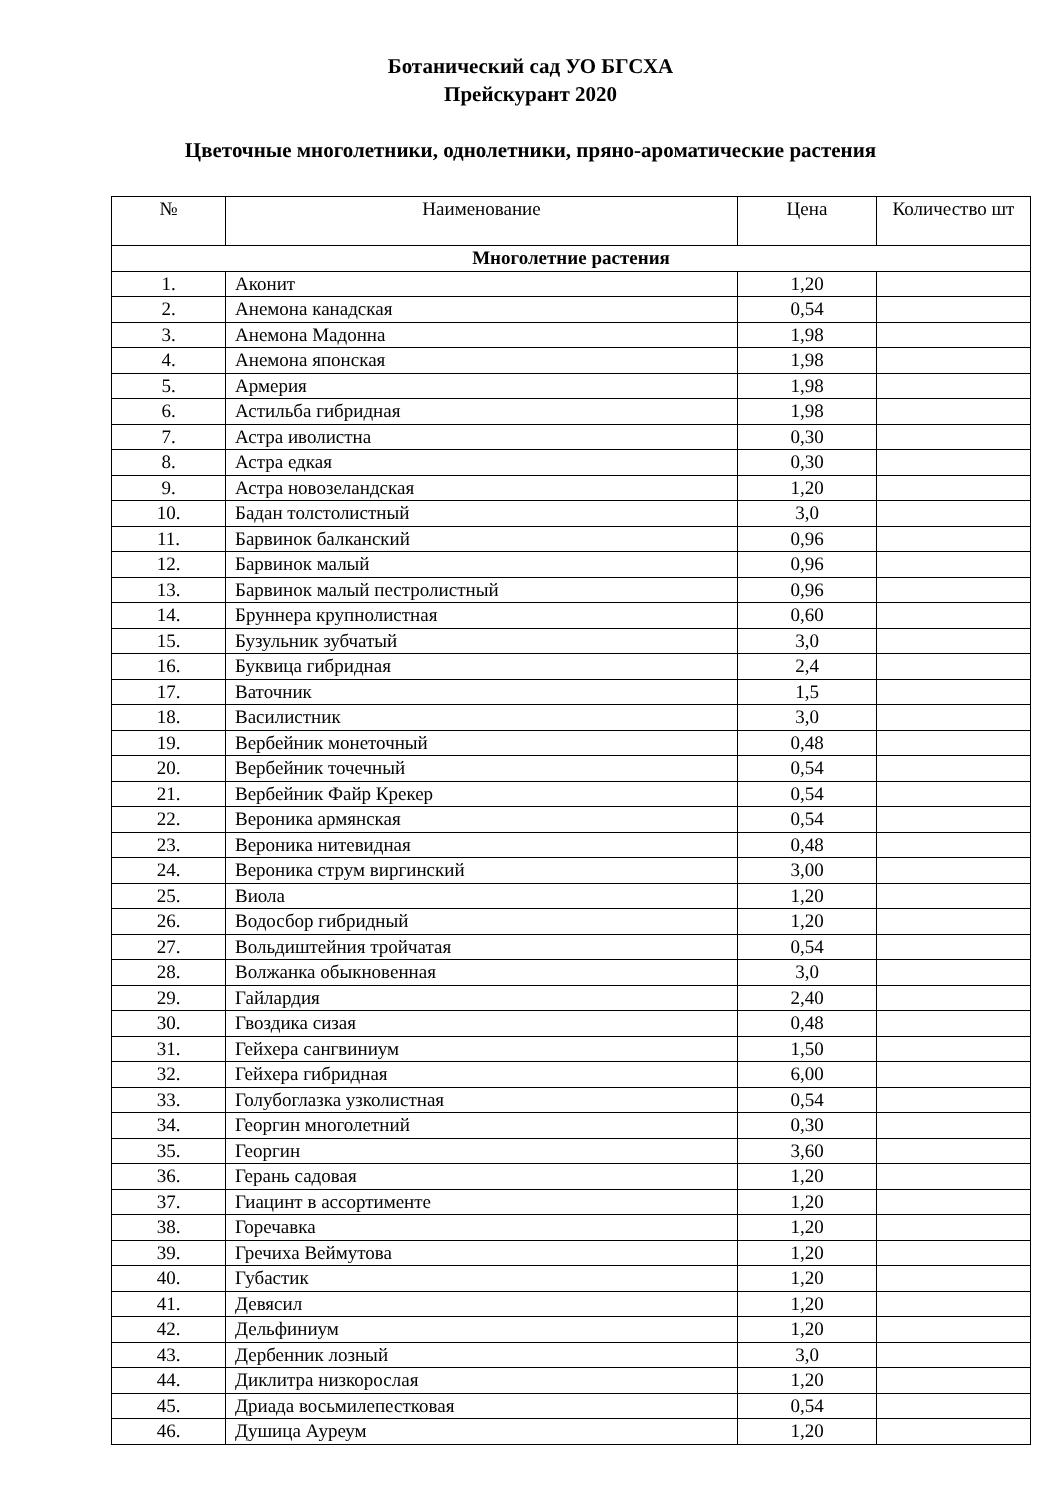Ботанический сад УО БГСХА
Прейскурант 2020
Цветочные многолетники, однолетники, пряно-ароматические растения
| № | Наименование | Цена | Количество шт |
| --- | --- | --- | --- |
| Многолетние растения | | | |
| 1. | Аконит | 1,20 | |
| 2. | Анемона канадская | 0,54 | |
| 3. | Анемона Мадонна | 1,98 | |
| 4. | Анемона японская | 1,98 | |
| 5. | Армерия | 1,98 | |
| 6. | Астильба гибридная | 1,98 | |
| 7. | Астра иволистна | 0,30 | |
| 8. | Астра едкая | 0,30 | |
| 9. | Астра новозеландская | 1,20 | |
| 10. | Бадан толстолистный | 3,0 | |
| 11. | Барвинок балканский | 0,96 | |
| 12. | Барвинок малый | 0,96 | |
| 13. | Барвинок малый пестролистный | 0,96 | |
| 14. | Бруннера крупнолистная | 0,60 | |
| 15. | Бузульник зубчатый | 3,0 | |
| 16. | Буквица гибридная | 2,4 | |
| 17. | Ваточник | 1,5 | |
| 18. | Василистник | 3,0 | |
| 19. | Вербейник монеточный | 0,48 | |
| 20. | Вербейник точечный | 0,54 | |
| 21. | Вербейник Файр Крекер | 0,54 | |
| 22. | Вероника армянская | 0,54 | |
| 23. | Вероника нитевидная | 0,48 | |
| 24. | Вероника струм виргинский | 3,00 | |
| 25. | Виола | 1,20 | |
| 26. | Водосбор гибридный | 1,20 | |
| 27. | Вольдиштейния тройчатая | 0,54 | |
| 28. | Волжанка обыкновенная | 3,0 | |
| 29. | Гайлардия | 2,40 | |
| 30. | Гвоздика сизая | 0,48 | |
| 31. | Гейхера сангвиниум | 1,50 | |
| 32. | Гейхера гибридная | 6,00 | |
| 33. | Голубоглазка узколистная | 0,54 | |
| 34. | Георгин многолетний | 0,30 | |
| 35. | Георгин | 3,60 | |
| 36. | Герань садовая | 1,20 | |
| 37. | Гиацинт в ассортименте | 1,20 | |
| 38. | Горечавка | 1,20 | |
| 39. | Гречиха Веймутова | 1,20 | |
| 40. | Губастик | 1,20 | |
| 41. | Девясил | 1,20 | |
| 42. | Дельфиниум | 1,20 | |
| 43. | Дербенник лозный | 3,0 | |
| 44. | Диклитра низкорослая | 1,20 | |
| 45. | Дриада восьмилепестковая | 0,54 | |
| 46. | Душица Ауреум | 1,20 | |